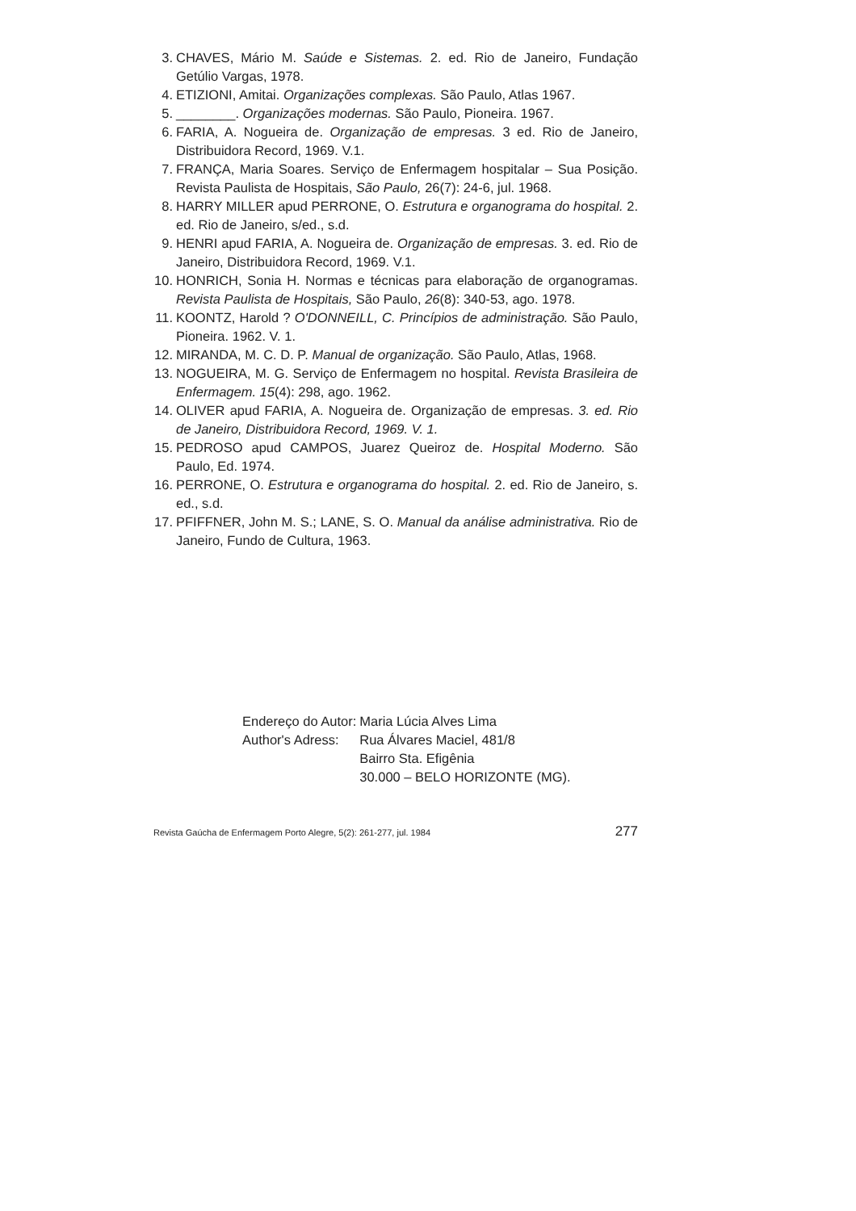3. CHAVES, Mário M. Saúde e Sistemas. 2. ed. Rio de Janeiro, Fundação Getúlio Vargas, 1978.
4. ETIZIONI, Amitai. Organizações complexas. São Paulo, Atlas 1967.
5. ________. Organizações modernas. São Paulo, Pioneira. 1967.
6. FARIA, A. Nogueira de. Organização de empresas. 3 ed. Rio de Janeiro, Distribuidora Record, 1969. V.1.
7. FRANÇA, Maria Soares. Serviço de Enfermagem hospitalar – Sua Posição. Revista Paulista de Hospitais, São Paulo, 26(7): 24-6, jul. 1968.
8. HARRY MILLER apud PERRONE, O. Estrutura e organograma do hospital. 2. ed. Rio de Janeiro, s/ed., s.d.
9. HENRI apud FARIA, A. Nogueira de. Organização de empresas. 3. ed. Rio de Janeiro, Distribuidora Record, 1969. V.1.
10. HONRICH, Sonia H. Normas e técnicas para elaboração de organogramas. Revista Paulista de Hospitais, São Paulo, 26(8): 340-53, ago. 1978.
11. KOONTZ, Harold ? O'DONNEILL, C. Princípios de administração. São Paulo, Pioneira. 1962. V. 1.
12. MIRANDA, M. C. D. P. Manual de organização. São Paulo, Atlas, 1968.
13. NOGUEIRA, M. G. Serviço de Enfermagem no hospital. Revista Brasileira de Enfermagem. 15(4): 298, ago. 1962.
14. OLIVER apud FARIA, A. Nogueira de. Organização de empresas. 3. ed. Rio de Janeiro, Distribuidora Record, 1969. V. 1.
15. PEDROSO apud CAMPOS, Juarez Queiroz de. Hospital Moderno. São Paulo, Ed. 1974.
16. PERRONE, O. Estrutura e organograma do hospital. 2. ed. Rio de Janeiro, s. ed., s.d.
17. PFIFFNER, John M. S.; LANE, S. O. Manual da análise administrativa. Rio de Janeiro, Fundo de Cultura, 1963.
| Endereço do Autor: | Maria Lúcia Alves Lima |
| Author's Adress: | Rua Álvares Maciel, 481/8 Bairro Sta. Efigênia 30.000 – BELO HORIZONTE (MG). |
Revista Gaúcha de Enfermagem Porto Alegre, 5(2): 261-277, jul. 1984 277